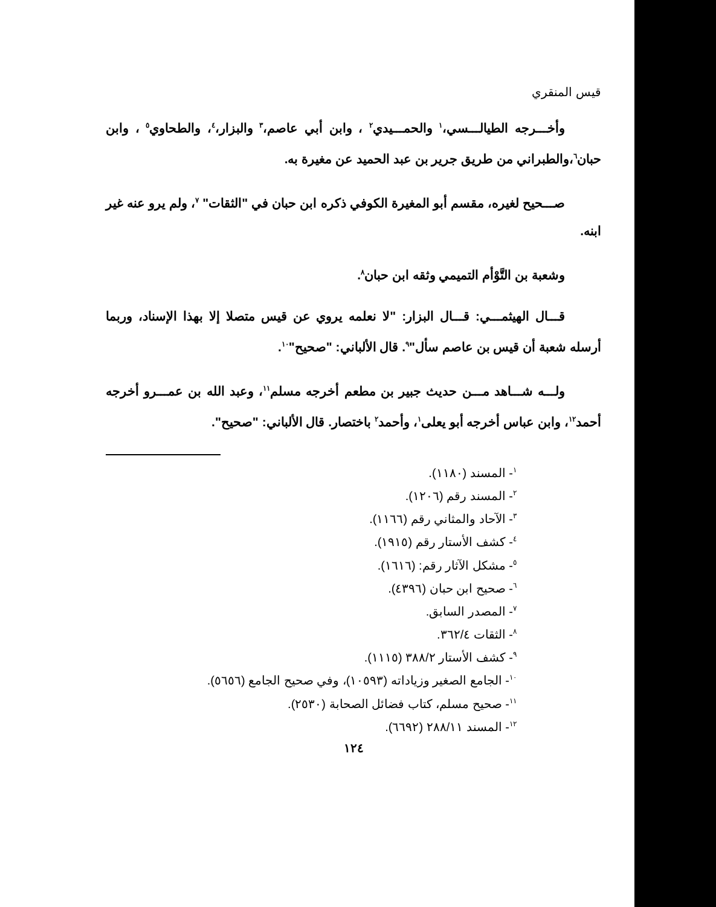قيس المنقري
وأخـــرجه الطيالـــسي،<sup>١</sup> والحمـــيدي<sup>٢</sup> ، وابن أبي عاصم،<sup>٣</sup> والبزار،<sup>٤</sup>، والطحاوي<sup>٥</sup> ، وابن حبان<sup>٦</sup>،والطبراني من طريق جرير بن عبد الحميد عن مغيرة به.
صـــحيح لغيره، مقسم أبو المغيرة الكوفي ذكره ابن حبان في "الثقات" <sup>٧</sup>، ولم يرو عنه غير ابنه.
وشعبة بن التَّوْأم التميمي وثقه ابن حبان<sup>٨</sup>.
قـــال الهيثمـــي: قـــال البزار: "لا نعلمه يروي عن قيس متصلا إلا بهذا الإسناد، وربما أرسله شعبة أن قيس بن عاصم سأل"<sup>٩</sup>. قال الألباني: "صحيح"<sup>١٠</sup>.
ولـــه شـــاهد مـــن حديث جبير بن مطعم أخرجه مسلم<sup>١١</sup>، وعبد الله بن عمـــرو أخرجه أحمد<sup>١٢</sup>، وابن عباس أخرجه أبو يعلى<sup>١</sup>، وأحمد<sup>٢</sup> باختصار. قال الألباني: "صحيح".
<sup>١</sup>- المسند (١١٨٠).
<sup>٢</sup>- المسند رقم (١٢٠٦).
<sup>٣</sup>- الآحاد والمثاني رقم (١١٦٦).
<sup>٤</sup>- كشف الأستار رقم (١٩١٥).
<sup>٥</sup>- مشكل الآثار رقم: (١٦١٦).
<sup>٦</sup>- صحيح ابن حبان (٤٣٩٦).
<sup>٧</sup>- المصدر السابق.
<sup>٨</sup>- الثقات ٣٦٢/٤.
<sup>٩</sup>- كشف الأستار ٣٨٨/٢ (١١١٥).
<sup>١٠</sup>- الجامع الصغير وزياداته (١٠٥٩٣)، وفي صحيح الجامع (٥٦٥٦).
<sup>١١</sup>- صحيح مسلم، كتاب فضائل الصحابة (٢٥٣٠).
<sup>١٢</sup>- المسند ٢٨٨/١١ (٦٦٩٢).
١٢٤